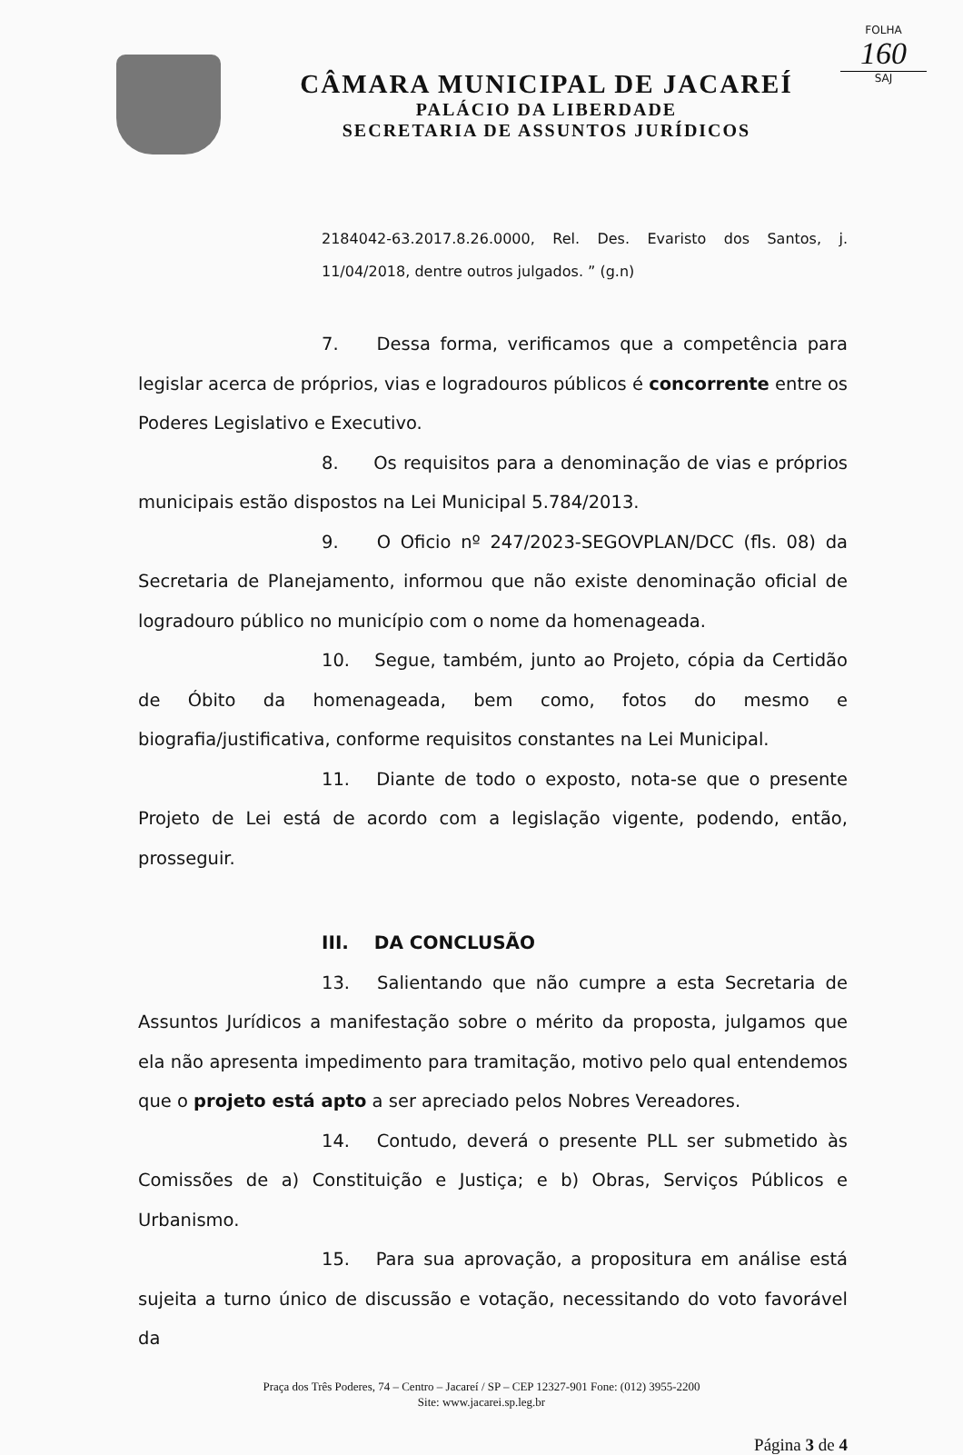FOLHA
160
SAJ
CÂMARA MUNICIPAL DE JACAREÍ
PALÁCIO DA LIBERDADE
SECRETARIA DE ASSUNTOS JURÍDICOS
2184042-63.2017.8.26.0000, Rel. Des. Evaristo dos Santos, j. 11/04/2018, dentre outros julgados. ” (g.n)
7. Dessa forma, verificamos que a competência para legislar acerca de próprios, vias e logradouros públicos é concorrente entre os Poderes Legislativo e Executivo.
8. Os requisitos para a denominação de vias e próprios municipais estão dispostos na Lei Municipal 5.784/2013.
9. O Oficio nº 247/2023-SEGOVPLAN/DCC (fls. 08) da Secretaria de Planejamento, informou que não existe denominação oficial de logradouro público no município com o nome da homenageada.
10. Segue, também, junto ao Projeto, cópia da Certidão de Óbito da homenageada, bem como, fotos do mesmo e biografia/justificativa, conforme requisitos constantes na Lei Municipal.
11. Diante de todo o exposto, nota-se que o presente Projeto de Lei está de acordo com a legislação vigente, podendo, então, prosseguir.
III. DA CONCLUSÃO
13. Salientando que não cumpre a esta Secretaria de Assuntos Jurídicos a manifestação sobre o mérito da proposta, julgamos que ela não apresenta impedimento para tramitação, motivo pelo qual entendemos que o projeto está apto a ser apreciado pelos Nobres Vereadores.
14. Contudo, deverá o presente PLL ser submetido às Comissões de a) Constituição e Justiça; e b) Obras, Serviços Públicos e Urbanismo.
15. Para sua aprovação, a propositura em análise está sujeita a turno único de discussão e votação, necessitando do voto favorável da
Praça dos Três Poderes, 74 – Centro – Jacareí / SP – CEP 12327-901 Fone: (012) 3955-2200
Site: www.jacarei.sp.leg.br
Página 3 de 4